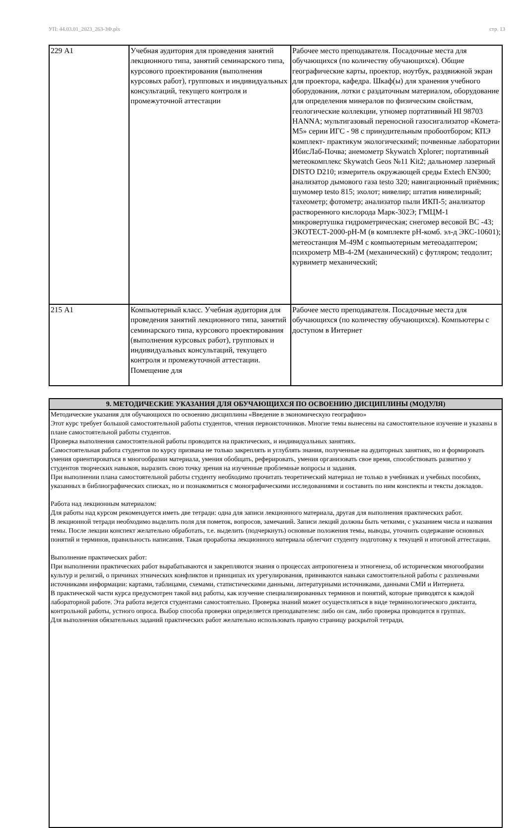УП: 44.03.01_2023_263-3Ф.plx стр. 13
| 229 А1 | Учебная аудитория для проведения занятий лекционного типа, занятий семинарского типа, курсового проектирования (выполнения курсовых работ), групповых и индивидуальных консультаций, текущего контроля и промежуточной аттестации | Рабочее место преподавателя. Посадочные места для обучающихся (по количеству обучающихся). Общие географические карты, проектор, ноутбук, раздвижной экран для проектора, кафедра. Шкаф(ы) для хранения учебного оборудования, лотки с раздаточным материалом, оборудование для определения минералов по физическим свойствам, геологические коллекции, утномер портативный HI 98703 HANNA; мультигазовый переносной газосигализатор «Комета-М5» серии ИГС - 98 с принудительным пробоотбором; КПЭ комплект- практикум экологическимй; почвенные лаборатории ИбисЛаб-Почва; анемометр Skywatch Xplorer; портативный метеокомплекс Skywatch Geos №11 Kit2; дальномер лазерный DISTO D210; измеритель окружающей среды Extech EN300; анализатор дымового газа testo 320; навигационный приёмник; шумомер testo 815; эхолот; нивелир; штатив нивелирный; тахеометр; фотометр; анализатор пыли ИКП-5; анализатор растворенного кислорода Марк-302Э; ГМЦМ-1 микровертушка гидрометрическая; снегомер весовой ВС -43; ЭКОТЕСТ-2000-рН-М (в комплекте рН-комб. эл-д ЭКС-10601); метеостанция М-49М с компьютерным метеоадаптером; психрометр МВ-4-2М (механический) с футляром; теодолит; курвиметр механический; |
| 215 А1 | Компьютерный класс. Учебная аудитория для проведения занятий лекционного типа, занятий семинарского типа, курсового проектирования (выполнения курсовых работ), групповых и индивидуальных консультаций, текущего контроля и промежуточной аттестации. Помещение для | Рабочее место преподавателя. Посадочные места для обучающихся (по количеству обучающихся). Компьютеры с доступом в Интернет |
| 9. МЕТОДИЧЕСКИЕ УКАЗАНИЯ ДЛЯ ОБУЧАЮЩИХСЯ ПО ОСВОЕНИЮ ДИСЦИПЛИНЫ (МОДУЛЯ) |
| --- |
| Методические указания для обучающихся по освоению дисциплины «Введение в экономическую географию» Этот курс требует большой самостоятельной работы студентов, чтения первоисточников. Многие темы вынесены на самостоятельное изучение и указаны в плане самостоятельной работы студентов. Проверка выполнения самостоятельной работы проводится на практических, и индивидуальных занятиях. Самостоятельная работа студентов по курсу призвана не только закреплять и углублять знания, полученные на аудиторных занятиях, но и формировать умения ориентироваться в многообразии материала, умения обобщать, реферировать, умения организовать свое время, способствовать развитию у студентов творческих навыков, выразить свою точку зрения на изученные проблемные вопросы и задания. При выполнении плана самостоятельной работы студенту необходимо прочитать теоретический материал не только в учебниках и учебных пособиях, указанных в библиографических списках, но и познакомиться с монографическими исследованиями и составить по ним конспекты и тексты докладов. Работа над лекционным материалом: Для работы над курсом рекомендуется иметь две тетради: одна для записи лекционного материала, другая для выполнения практических работ. В лекционной тетради необходимо выделить поля для пометок, вопросов, замечаний. Записи лекций должны быть четкими, с указанием числа и названия темы. После лекции конспект желательно обработать, т.е. выделить (подчеркнуть) основные положения темы, выводы, уточнить содержание основных понятий и терминов, правильность написания. Такая проработка лекционного материала облегчит студенту подготовку к текущей и итоговой аттестации. Выполнение практических работ: При выполнении практических работ вырабатываются и закрепляются знания о процессах антропогенеза и этногенеза, об историческом многообразии культур и религий, о причинах этнических конфликтов и принципах их урегулирования, прививаются навыки самостоятельной работы с различными источниками информации: картами, таблицами, схемами, статистическими данными, литературными источниками, данными СМИ и Интернета. В практической части курса предусмотрен такой вид работы, как изучение специализированных терминов и понятий, которые приводятся к каждой лабораторной работе. Эта работа ведется студентами самостоятельно. Проверка знаний может осуществляться в виде терминологического диктанта, контрольной работы, устного опроса. Выбор способа проверки определяется преподавателем: либо он сам, либо проверка проводится в группах. Для выполнения обязательных заданий практических работ желательно использовать правую страницу раскрытой тетради, |